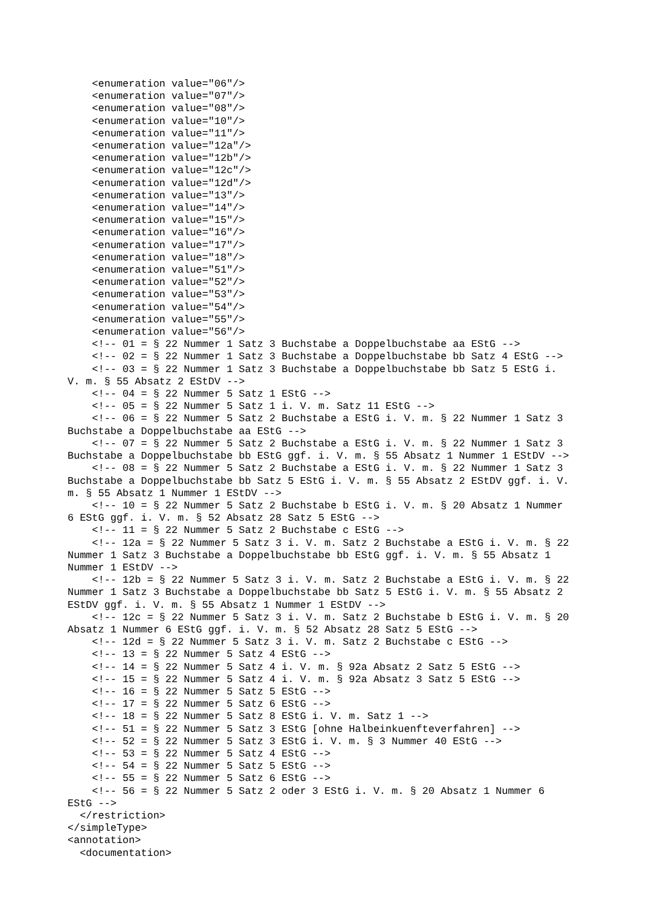<enumeration value="06"/>
    <enumeration value="07"/>
    <enumeration value="08"/>
    <enumeration value="10"/>
    <enumeration value="11"/>
    <enumeration value="12a"/>
    <enumeration value="12b"/>
    <enumeration value="12c"/>
    <enumeration value="12d"/>
    <enumeration value="13"/>
    <enumeration value="14"/>
    <enumeration value="15"/>
    <enumeration value="16"/>
    <enumeration value="17"/>
    <enumeration value="18"/>
    <enumeration value="51"/>
    <enumeration value="52"/>
    <enumeration value="53"/>
    <enumeration value="54"/>
    <enumeration value="55"/>
    <enumeration value="56"/>
    <!-- 01 = § 22 Nummer 1 Satz 3 Buchstabe a Doppelbuchstabe aa EStG -->
    <!-- 02 = § 22 Nummer 1 Satz 3 Buchstabe a Doppelbuchstabe bb Satz 4 EStG -->
    <!-- 03 = § 22 Nummer 1 Satz 3 Buchstabe a Doppelbuchstabe bb Satz 5 EStG i.
V. m. § 55 Absatz 2 EStDV -->
    <!-- 04 = § 22 Nummer 5 Satz 1 EStG -->
    <!-- 05 = § 22 Nummer 5 Satz 1 i. V. m. Satz 11 EStG -->
    <!-- 06 = § 22 Nummer 5 Satz 2 Buchstabe a EStG i. V. m. § 22 Nummer 1 Satz 3
Buchstabe a Doppelbuchstabe aa EStG -->
    <!-- 07 = § 22 Nummer 5 Satz 2 Buchstabe a EStG i. V. m. § 22 Nummer 1 Satz 3
Buchstabe a Doppelbuchstabe bb EStG ggf. i. V. m. § 55 Absatz 1 Nummer 1 EStDV -->
    <!-- 08 = § 22 Nummer 5 Satz 2 Buchstabe a EStG i. V. m. § 22 Nummer 1 Satz 3
Buchstabe a Doppelbuchstabe bb Satz 5 EStG i. V. m. § 55 Absatz 2 EStDV ggf. i. V.
m. § 55 Absatz 1 Nummer 1 EStDV -->
    <!-- 10 = § 22 Nummer 5 Satz 2 Buchstabe b EStG i. V. m. § 20 Absatz 1 Nummer
6 EStG ggf. i. V. m. § 52 Absatz 28 Satz 5 EStG -->
    <!-- 11 = § 22 Nummer 5 Satz 2 Buchstabe c EStG -->
    <!-- 12a = § 22 Nummer 5 Satz 3 i. V. m. Satz 2 Buchstabe a EStG i. V. m. § 22
Nummer 1 Satz 3 Buchstabe a Doppelbuchstabe bb EStG ggf. i. V. m. § 55 Absatz 1
Nummer 1 EStDV -->
    <!-- 12b = § 22 Nummer 5 Satz 3 i. V. m. Satz 2 Buchstabe a EStG i. V. m. § 22
Nummer 1 Satz 3 Buchstabe a Doppelbuchstabe bb Satz 5 EStG i. V. m. § 55 Absatz 2
EStDV ggf. i. V. m. § 55 Absatz 1 Nummer 1 EStDV -->
    <!-- 12c = § 22 Nummer 5 Satz 3 i. V. m. Satz 2 Buchstabe b EStG i. V. m. § 20
Absatz 1 Nummer 6 EStG ggf. i. V. m. § 52 Absatz 28 Satz 5 EStG -->
    <!-- 12d = § 22 Nummer 5 Satz 3 i. V. m. Satz 2 Buchstabe c EStG -->
    <!-- 13 = § 22 Nummer 5 Satz 4 EStG -->
    <!-- 14 = § 22 Nummer 5 Satz 4 i. V. m. § 92a Absatz 2 Satz 5 EStG -->
    <!-- 15 = § 22 Nummer 5 Satz 4 i. V. m. § 92a Absatz 3 Satz 5 EStG -->
    <!-- 16 = § 22 Nummer 5 Satz 5 EStG -->
    <!-- 17 = § 22 Nummer 5 Satz 6 EStG -->
    <!-- 18 = § 22 Nummer 5 Satz 8 EStG i. V. m. Satz 1 -->
    <!-- 51 = § 22 Nummer 5 Satz 3 EStG [ohne Halbeinkuenfteverfahren] -->
    <!-- 52 = § 22 Nummer 5 Satz 3 EStG i. V. m. § 3 Nummer 40 EStG -->
    <!-- 53 = § 22 Nummer 5 Satz 4 EStG -->
    <!-- 54 = § 22 Nummer 5 Satz 5 EStG -->
    <!-- 55 = § 22 Nummer 5 Satz 6 EStG -->
    <!-- 56 = § 22 Nummer 5 Satz 2 oder 3 EStG i. V. m. § 20 Absatz 1 Nummer 6
EStG -->
  </restriction>
</simpleType>
<annotation>
  <documentation>